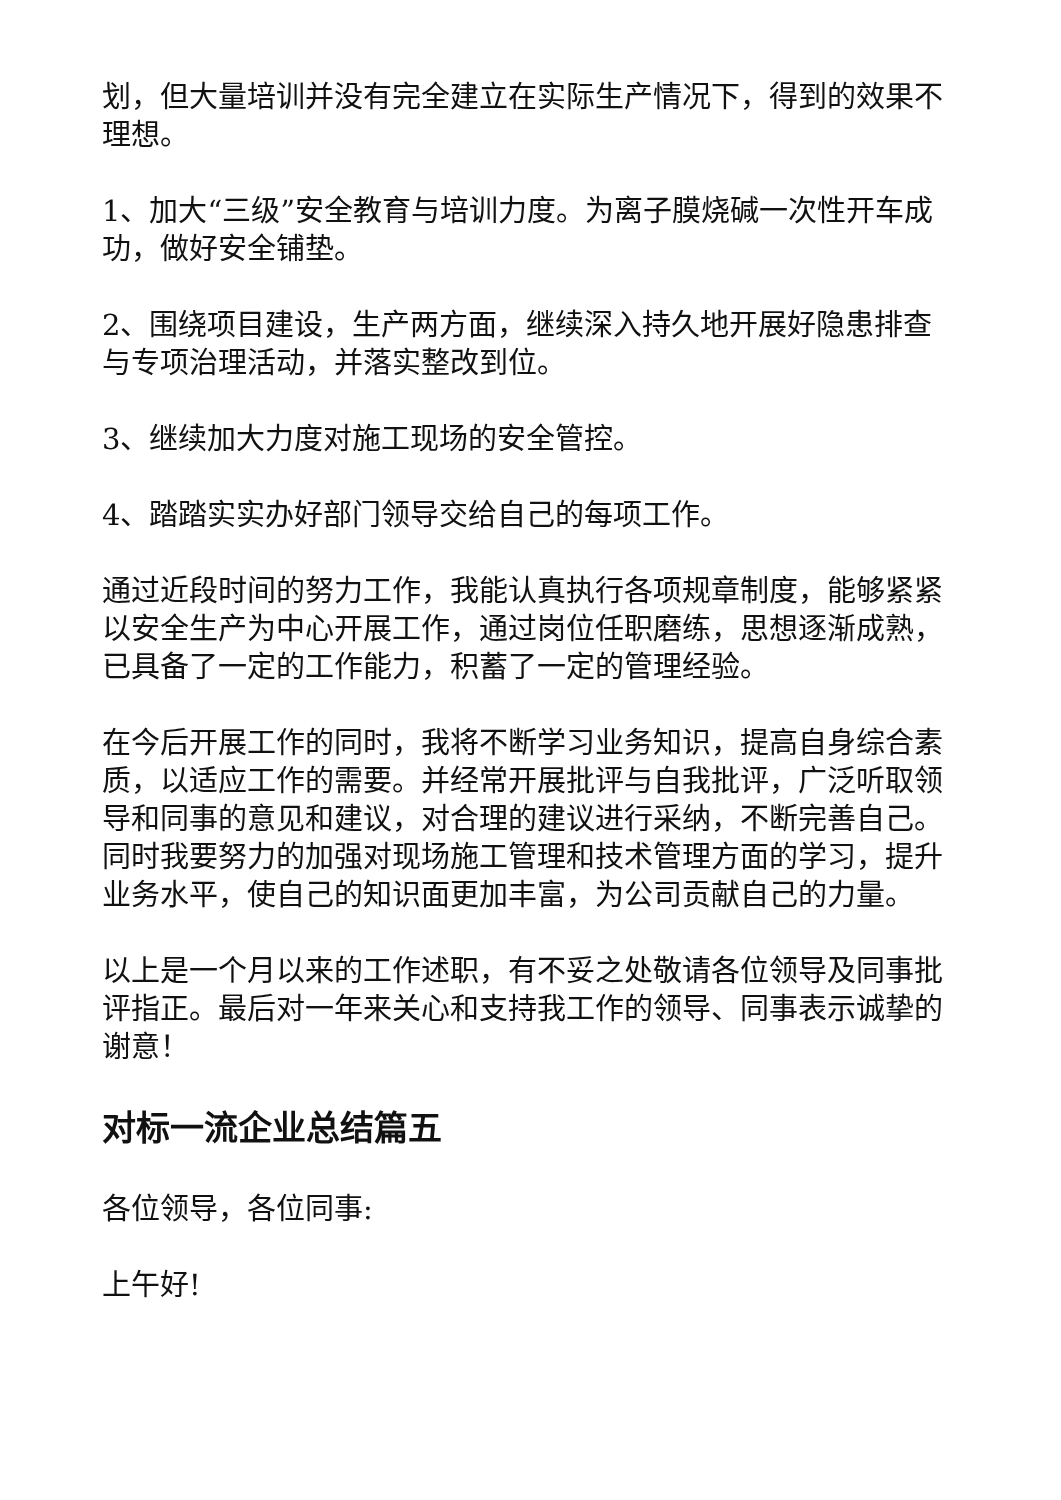划，但大量培训并没有完全建立在实际生产情况下，得到的效果不理想。
1、加大“三级”安全教育与培训力度。为离子膜烧碱一次性开车成功，做好安全铺垫。
2、围绕项目建设，生产两方面，继续深入持久地开展好隐患排查与专项治理活动，并落实整改到位。
3、继续加大力度对施工现场的安全管控。
4、踏踏实实办好部门领导交给自己的每项工作。
通过近段时间的努力工作，我能认真执行各项规章制度，能够紧紧以安全生产为中心开展工作，通过岗位任职磨练，思想逐渐成熟，已具备了一定的工作能力，积蓄了一定的管理经验。
在今后开展工作的同时，我将不断学习业务知识，提高自身综合素质，以适应工作的需要。并经常开展批评与自我批评，广泛听取领导和同事的意见和建议，对合理的建议进行采纳，不断完善自己。同时我要努力的加强对现场施工管理和技术管理方面的学习，提升业务水平，使自己的知识面更加丰富，为公司贡献自己的力量。
以上是一个月以来的工作述职，有不妥之处敬请各位领导及同事批评指正。最后对一年来关心和支持我工作的领导、同事表示诚挚的谢意！
对标一流企业总结篇五
各位领导，各位同事:
上午好!